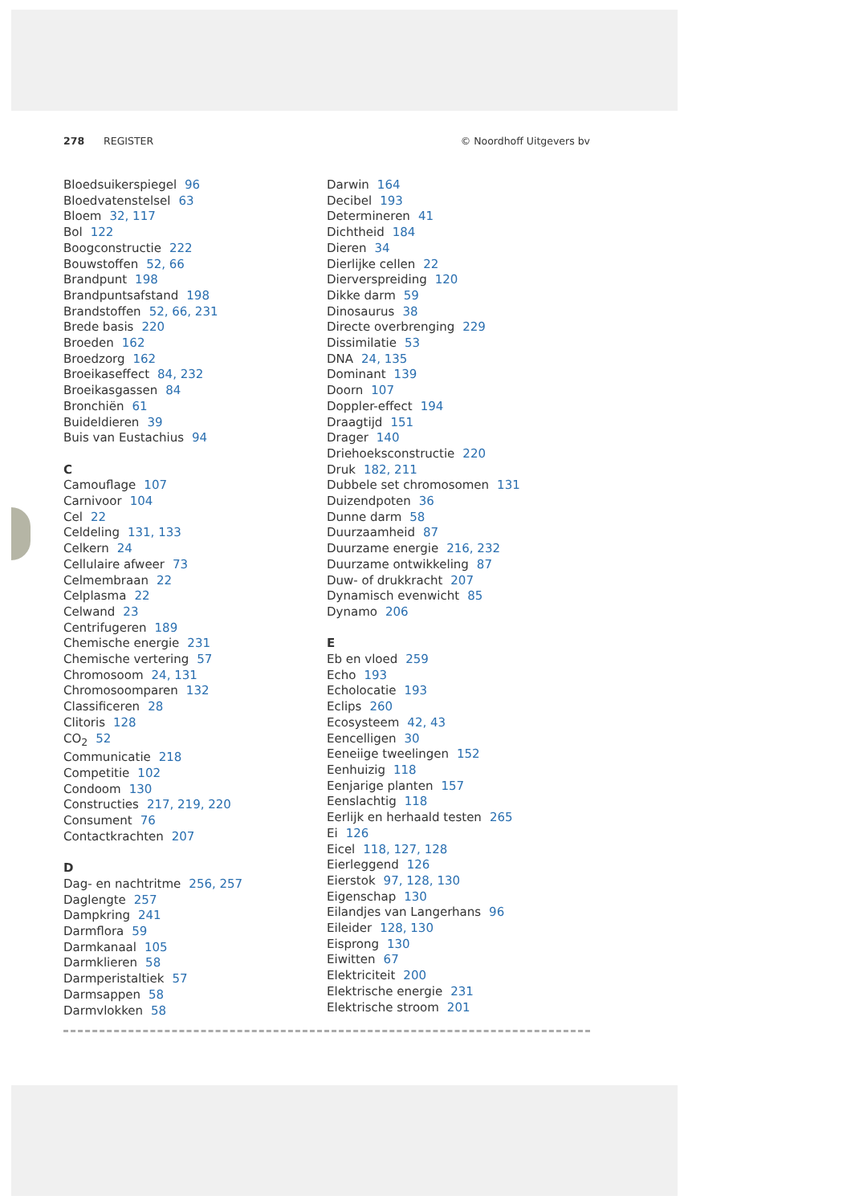278 REGISTER © Noordhoff Uitgevers bv
Bloedsuikerspiegel 96
Bloedvatenstelsel 63
Bloem 32, 117
Bol 122
Boogconstructie 222
Bouwstoffen 52, 66
Brandpunt 198
Brandpuntsafstand 198
Brandstoffen 52, 66, 231
Brede basis 220
Broeden 162
Broedzorg 162
Broeikaseffect 84, 232
Broeikasgassen 84
Bronchiën 61
Buideldieren 39
Buis van Eustachius 94
C
Camouflage 107
Carnivoor 104
Cel 22
Celdeling 131, 133
Celkern 24
Cellulaire afweer 73
Celmembraan 22
Celplasma 22
Celwand 23
Centrifugeren 189
Chemische energie 231
Chemische vertering 57
Chromosoom 24, 131
Chromosoomparen 132
Classificeren 28
Clitoris 128
CO<sub>2</sub> 52
Communicatie 218
Competitie 102
Condoom 130
Constructies 217, 219, 220
Consument 76
Contactkrachten 207
D
Dag- en nachtritme 256, 257
Daglengte 257
Dampkring 241
Darmflora 59
Darmkanaal 105
Darmklieren 58
Darmperistaltiek 57
Darmsappen 58
Darmvlokken 58
Darwin 164
Decibel 193
Determineren 41
Dichtheid 184
Dieren 34
Dierlijke cellen 22
Dierverspreiding 120
Dikke darm 59
Dinosaurus 38
Directe overbrenging 229
Dissimilatie 53
DNA 24, 135
Dominant 139
Doorn 107
Doppler-effect 194
Draagtijd 151
Drager 140
Driehoeksconstructie 220
Druk 182, 211
Dubbele set chromosomen 131
Duizendpoten 36
Dunne darm 58
Duurzaamheid 87
Duurzame energie 216, 232
Duurzame ontwikkeling 87
Duw- of drukkracht 207
Dynamisch evenwicht 85
Dynamo 206
E
Eb en vloed 259
Echo 193
Echolocatie 193
Eclips 260
Ecosysteem 42, 43
Eencelligen 30
Eeneiige tweelingen 152
Eenhuizig 118
Eenjarige planten 157
Eenslachtig 118
Eerlijk en herhaald testen 265
Ei 126
Eicel 118, 127, 128
Eierleggend 126
Eierstok 97, 128, 130
Eigenschap 130
Eilandjes van Langerhans 96
Eileider 128, 130
Eisprong 130
Eiwitten 67
Elektriciteit 200
Elektrische energie 231
Elektrische stroom 201